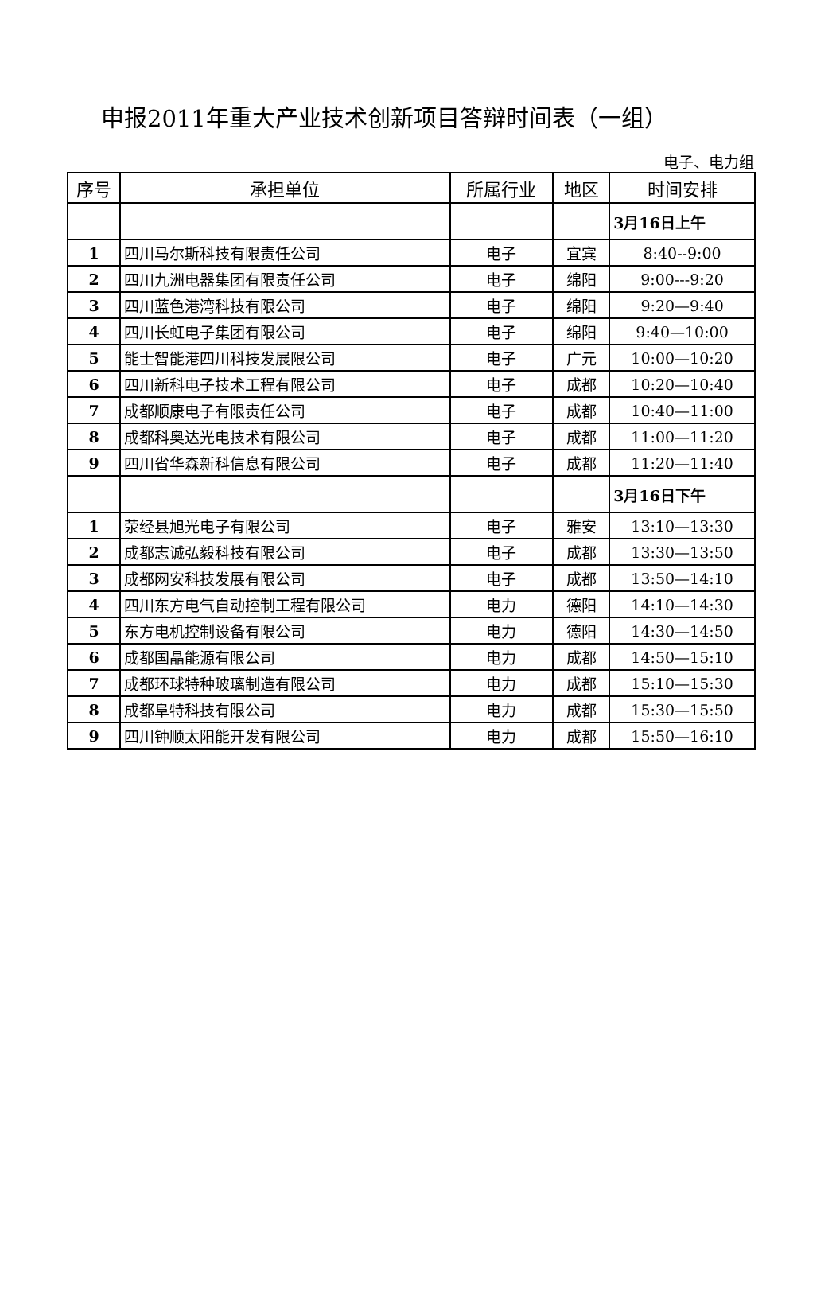申报2011年重大产业技术创新项目答辩时间表（一组）
电子、电力组
| 序号 | 承担单位 | 所属行业 | 地区 | 时间安排 |
| --- | --- | --- | --- | --- |
| | | | | 3月16日上午 |
| 1 | 四川马尔斯科技有限责任公司 | 电子 | 宜宾 | 8:40--9:00 |
| 2 | 四川九洲电器集团有限责任公司 | 电子 | 绵阳 | 9:00---9:20 |
| 3 | 四川蓝色港湾科技有限公司 | 电子 | 绵阳 | 9:20—9:40 |
| 4 | 四川长虹电子集团有限公司 | 电子 | 绵阳 | 9:40—10:00 |
| 5 | 能士智能港四川科技发展限公司 | 电子 | 广元 | 10:00—10:20 |
| 6 | 四川新科电子技术工程有限公司 | 电子 | 成都 | 10:20—10:40 |
| 7 | 成都顺康电子有限责任公司 | 电子 | 成都 | 10:40—11:00 |
| 8 | 成都科奥达光电技术有限公司 | 电子 | 成都 | 11:00—11:20 |
| 9 | 四川省华森新科信息有限公司 | 电子 | 成都 | 11:20—11:40 |
| | | | | 3月16日下午 |
| 1 | 荥经县旭光电子有限公司 | 电子 | 雅安 | 13:10—13:30 |
| 2 | 成都志诚弘毅科技有限公司 | 电子 | 成都 | 13:30—13:50 |
| 3 | 成都网安科技发展有限公司 | 电子 | 成都 | 13:50—14:10 |
| 4 | 四川东方电气自动控制工程有限公司 | 电力 | 德阳 | 14:10—14:30 |
| 5 | 东方电机控制设备有限公司 | 电力 | 德阳 | 14:30—14:50 |
| 6 | 成都国晶能源有限公司 | 电力 | 成都 | 14:50—15:10 |
| 7 | 成都环球特种玻璃制造有限公司 | 电力 | 成都 | 15:10—15:30 |
| 8 | 成都阜特科技有限公司 | 电力 | 成都 | 15:30—15:50 |
| 9 | 四川钟顺太阳能开发有限公司 | 电力 | 成都 | 15:50—16:10 |